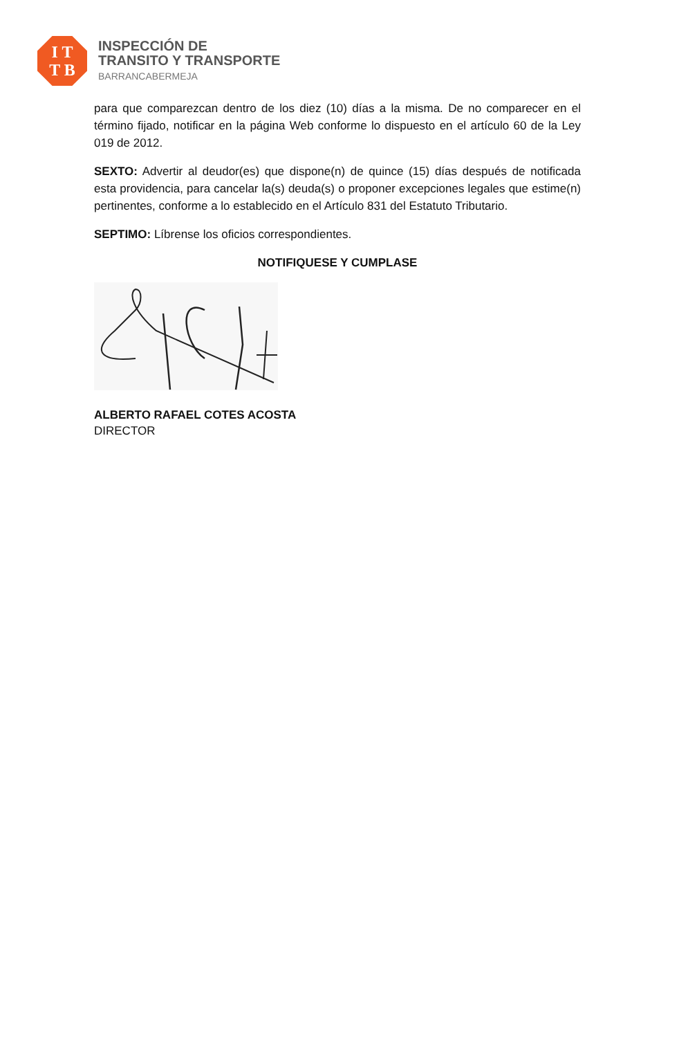I T
T B
INSPECCIÓN DE
TRANSITO Y TRANSPORTE
BARRANCABERMEJA
para que comparezcan dentro de los diez (10) días a la misma. De no comparecer en el término fijado, notificar en la página Web conforme lo dispuesto en el artículo 60 de la Ley 019 de 2012.
SEXTO: Advertir al deudor(es) que dispone(n) de quince (15) días después de notificada esta providencia, para cancelar la(s) deuda(s) o proponer excepciones legales que estime(n) pertinentes, conforme a lo establecido en el Artículo 831 del Estatuto Tributario.
SEPTIMO: Líbrense los oficios correspondientes.
NOTIFIQUESE Y CUMPLASE
ALBERTO RAFAEL COTES ACOSTA
DIRECTOR